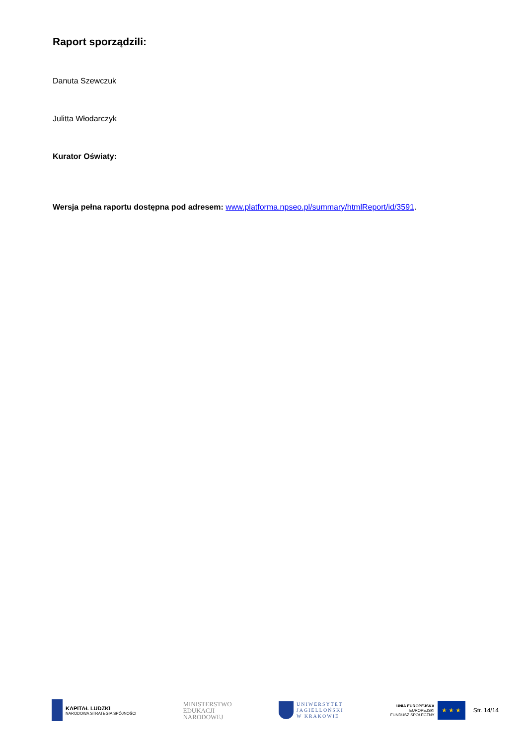Raport sporządzili:
Danuta Szewczuk
Julitta Włodarczyk
Kurator Oświaty:
Wersja pełna raportu dostępna pod adresem: www.platforma.npseo.pl/summary/htmlReport/id/3591.
KAPITAŁ LUDZKI
NARODOWA STRATEGIA SPÓJNOŚCI
MINISTERSTWO
EDUKACJI
NARODOWEJ
UNIWERSYTET
JAGIELLOŃSKI
W KRAKOWIE
UNIA EUROPEJSKA
EUROPEJSKI
FUNDUSZ SPOŁECZNY
★ ★ ★
Str. 14/14